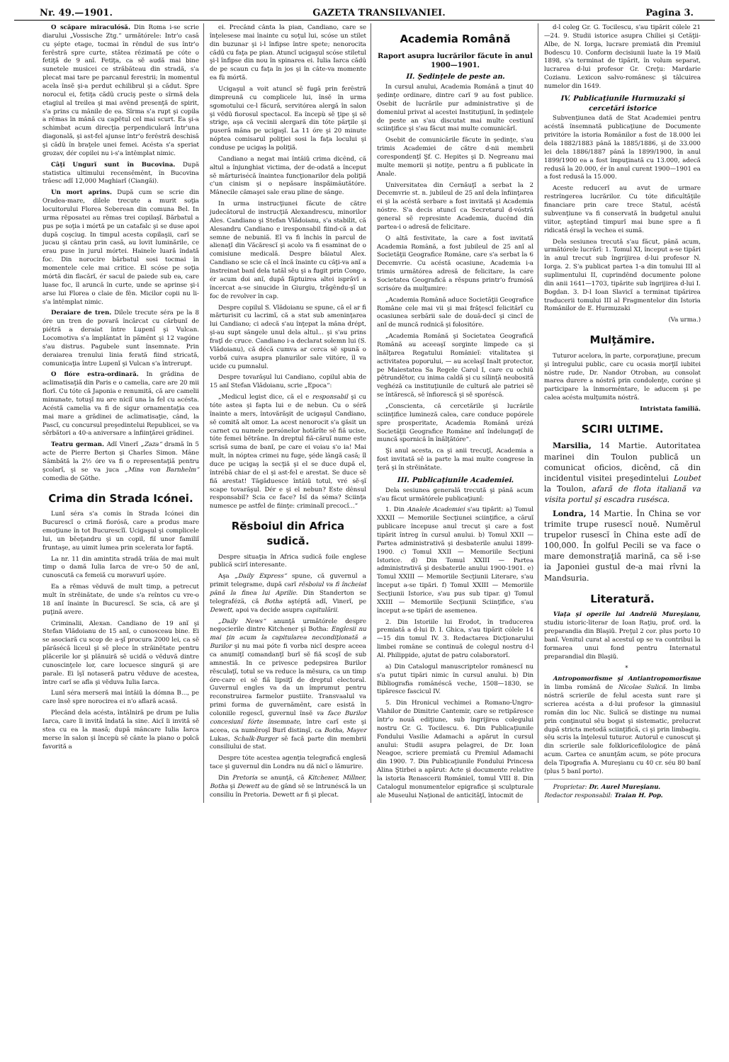Nr. 49.—1901. GAZETA TRANSILVANIEI. Pagina 3.
O scăpare miraculósă. Din Roma i-se scrie diarului „Vossische Ztg.“ următórele: Intr'o casă cu şépte etage, tocmai în rêndul de sus într'o ferêstră spre curte, stătea rêzimată pe cóte o fetiţă de 9 anĭ. Fetiţa, ca sĕ audă mai bine sunetele musicei ce străbăteau din stradă, s'a plecat mai tare pe parcanul ferestrii; în momentul acela însĕ şi-a perdut echilibrul şi a cădut. Spre norocul ei, fetiţa cădû cruciş peste o sîrmă dela etagiul al treilea şi mai avênd presenţă de spirit, s'a prins cu mânile de ea. Sîrma s'a rupt şi copila a rĕmas în mână cu capĕtul cel mai scurt. Ea şi-a schimbat acum direcţia perpendiculară într'una diagonală, şi ast-fel ajunse într'o ferêstră deschisă şi cădû în braţele unei femei. Acésta s'a speriat grozav, dér copilei nu i-s'a întêmplat nimic.
Câţĭ Ungurĭ sunt în Bucovina. După statistica ultimului recensĕmênt, în Bucovina trăesc adĭ 12,000 Maghiarĭ (Ciangăi).
Un mort aprins. După cum se scrie din Oradea-mare, dilele trecute a murit soţia locuitorului Florea Seberean din comuna Bel. In urma rĕposatei au rĕmas trei copilaşĭ. Bărbatul a pus pe soţia i mórtă pe un catafalc şi se duse apoi după coşciug. In timpul acesta copilaşii, carĭ se jucau şi cântau prin casă, au lovit luminările, ce erau puse în jurul mórtei. Hainele luară îndată foc. Din norocire bărbatul sosi tocmai în momentele cele mai critice. El scóse pe soţia mórtă din flacărĭ, ér sacul de paiede sub ea, care luase foc, îl aruncă în curte, unde se aprinse şi-i arse lui Florea o claie de fên. Micilor copii nu li-s'a întêmplat nimic.
Deraiare de tren. Dilele trecute séra pe la 8 óre un tren de povară încărcat cu cărbunĭ de piétră a deraiat între Lupenĭ şi Vulcan. Locomotiva s'a împlântat în pămênt şi 12 vagóne s'au distrus. Pagubele sunt însemnate. Prin deraiarea trenului linia ferată fiind stricată, comunicaţia între Lupenĭ şi Vulcan s'a întrerupt.
O flóre estra-ordinară. In grădina de aclimatisaţiă din Paris e o camelia, care are 20 mii florĭ. Cu tóte că Japonia e renumită, că are camelii minunate, totuşĭ nu are niciĭ una la fel cu acésta. Acéstă camelia va fi de sigur ornamentaţia cea mai mare a grădinei de aclimatisaţie, când, la Pascĭ, cu concursul preşedintelui Republicei, se va sĕrbători a 40-a aniversare a înfiinţărei grădinei.
Teatru german. Adĭ Vinerĭ „Zaza“ dramă în 5 acte de Pierre Berton şi Charles Simon. Mâne Sâmbătă la 2½ óre va fi o representaţiă pentru şcolarĭ, şi se va juca „Mina von Barnhelm“ comedia de Göthe.
Crima din Strada Icónei.
Lunĭ séra s'a comis în Strada Icónei din Bucurescĭ o crimă fiorósă, care a produs mare emoţiune în tot Bucurescĭĭ. Ucigaşul şi complicele lui, un bĕeţandru şi un copil, fiĭ unor familiĭ fruntaşe, au uimit lumea prin scelerata lor faptă.
La nr. 11 din amintita stradă trăia de mai mult timp o damă Iulia Iarca de vre-o 50 de anĭ, cunoscută ca femeiă cu moravurĭ uşóre.
Ea a rĕmas vĕduvă de mult timp, a petrecut mult în strĕinătate, de unde s'a reîntos cu vre-o 18 anĭ înainte în Bucurescĭ. Se scia, că are şi puţină avere.
Criminalii, Alexan. Candiano de 19 anĭ şi Stefan Vlădoianu de 15 anĭ, o cunosceau bine. Ei se asociară cu scop de a-şĭ procura 2000 lei, ca sĕ părăsécă liceul şi sĕ plece în străinĕtate pentru plăcerile lor şi plănuiră sĕ ucidă o vĕduvă dintre cunoscinţele lor, care locuesce singură şi are parale. Ei îşĭ notaseră patru vĕduve de acestea, între carĭ se afla şi vĕduva Iulia Iarca.
Lunĭ séra merseră mai întâiŭ la dómna B..., pe care însĕ spre norocirea ei n'o aflară acasă.
Plecând dela acésta, întâlniră pe drum pe Iulia Iarca, care îi invită îndată la sine. Aicĭ îi invită sĕ stea cu ea la masă; după mâncare Iulia Iarca merse în salon şi începù sĕ cânte la piano o polcă favorită a
ei. Precând cânta la pian, Candiano, care se înţelesese mai înainte cu soţul lui, scóse un stilet din buzunar şi i-l înfipse între spete; nenorocita cădû cu faţa pe pian. Atuncĭ ucigaşul scóse stiletul şi-l înfipse din nou în spinarea ei. Iulia Iarca cădû de pe scaun cu faţa în jos şi în câte-va momente ea fù mórtă.
Ucigaşul a voit atuncĭ sĕ fugă prin ferêstră dimpreună cu complicele lui, însĕ în urma sgomotului ce-l făcură, servitórea alergă în salon şi vĕdû fiorosul spectacol. Ea începù sĕ ţipe şi sĕ strige, aşa că vecinii alergară din tóte părţile şi puseră mâna pe ucigaşĭ. La 11 óre şi 20 minute nóptea comisarul poliţiei sosi la faţa locului şi conduse pe ucigaş la poliţiă.
Candiano a negat mai întâiŭ crima dicênd, că altul a înjunghiat victima, der de-odată a început sĕ mărturisécă înaintea funcţionarilor dela poliţiă c'un cinism şi o nepăsare înspăimâutătóre. Mânecile cămaşei sale erau pline de sânge.
In urma instrucţiunei făcute de către judecătorul de instrucţiă Alexandrescu, minorilor Ales. Candiano şi Stefan Vlădoianu, s'a stabilit, că Alesandru Candiano e iresponsabil fiind-că a dat semne de nebuniă. El va fi închis în parcul de alienaţĭ din Văcărescĭ şi acolo va fi esaminat de o comisiune medicală. Despre băiatul Alex. Candiano se scie că el încă înainte cu câţi-va anĭ a înstreinat banĭ dela tatăl sĕu şi a fugit prin Congo, ér acum doi anĭ, după făptuirea altei isprăvĭ a încercat a-se sinucide în Giurgiu, trăgêndu-şĭ un foc de revolver în cap.
Despre copilul S. Vlădoianu se spune, că el ar fi mărturisit cu lacrimĭ, că a stat sub ameninţarea lui Candiano; ci adecă s'au înţepat la mâna drépt, şi-au supt sângele unul dela altul... şi s'au prins fraţĭ de cruce. Candiano i-a declarat solemn lui (S. Vlădoianu), că décă cumva ar cerca sĕ spună o vorbă cuiva asupra planurilor sale viitóre, îl va ucide cu pumnalul.
Despre tovarăşul lui Candiano, copilul abia de 15 anĭ Stefan Vlădoianu, scrie „Epoca“:
„Medicul legist dice, că el e responsabil şi cu tóte astea şi fapta lui e de nebun. Cu o séră înainte a mers, întovărăşit de ucigaşul Candiano, sĕ comită alt omor. La acest nenorocit s'a găsit un carnet cu numele persónelor hotărîte sĕ fiă ucise, tóte femei bĕtrâne. In dreptul fiă-căruĭ nume este scrisă suma de banĭ, pe care ei voiau s'o ia! Mai mult, în nóptea crimei nu fuge, şéde lângă casă; îl duce pe ucigaş la secţiă şi el se duce după el, întrébă chiar de el şi ast-fel e arestat. Se duce sĕ fiă arestat! Tăgăduesce întâiŭ totul, vré sĕ-şĭ scape tovarăşul. Dér e şi el nebun? Este dênsul responsabil? Scia ce face? Isĭ da séma? Sciinţa numesce pe astfel de fiinţe: criminalĭ precocĭ...“
Rĕsboiul din Africa sudică.
Despre situaţia în Africa sudică foile englese publică scirĭ interesante.
Aşa „Daily Express“ spune, că guvernul a primit telegrame, după carĭ rĕsboiul va fi încheiat până la finea lui Aprilie. Din Standerton se telegrafézä, că Botha aştéptă adĭ, Vinerĭ, pe Dewett, apoi va decide asupra capitulării.
„Daily News“ anunţă următórele despre negocierile dintre Kitchener şi Botha: Englesii nu mai ţin acum la capitularea necondiţionată a Burilor şi nu mai póte fi vorba nicĭ despre aceea ca anumiţĭ comandanţĭ burĭ sĕ fiă scoşĭ de sub amnestiă. In ce privesce pedepsirea Burilor rĕsculaţĭ, totul se va reduce la mĕsura, ca un timp óre-care ei sĕ fiă lipsiţĭ de dreptul electoral. Guvernul engles va da un împrumut pentru reconstruirea farmelor pustiite. Transvaalul va primi forma de guvernămênt, care esistă în coloniile regescĭ, guvernul însĕ va face Burilor concesiunĭ fórte însemnate, între carĭ este şi aceea, ca numĕroşĭ Burĭ distinşĭ, ca Botha, Mayer Lukas, Schalk-Burger sĕ facă parte din membrii consiliului de stat.
Despre tóte acestea agenţia telegrafică englesă tace şi guvernul din Londra nu dă nicĭ o lămurire.
Din Pretoria se anunţă, că Kitchener, Millner, Botha şi Dewett au de gând sĕ se întrunéscă la un consiliu în Pretoria. Dewett ar fi şi plecat.
Academia Română
Raport asupra lucrărilor făcute în anul 1900—1901.
II. Şedinţele de peste an.
In cursul anului, Academia Română a ţinut 40 şedinţe ordinare, dintre carĭ 9 au fost publice. Osebit de lucrările pur administrative şi de domeniul privat al acestei Instituţiunĭ, în şedinţele de peste an s'au discutat mai multe cestiunĭ sciinţifice şi s'au făcut mai multe comunicărĭ.
Osebit de comunicările făcute în şedinţe, s'au trimis Academiei de către d-nii membrii corespondenţĭ Şf. C. Hepites şi D. Negreanu mai multe memorii şi notiţe, pentru a fi publicate în Anale.
Universitatea din Cernăuţĭ a serbat la 2 Decemvrie st. n. jubileul de 25 anĭ dela înfiinţarea ei şi la acéstă serbare a fost invitată şi Academia nóstre. S'a decis atuncĭ ca Secretarul d-vóstră general sĕ represinte Academia, ducênd din partea-i o adresă de felicitare.
O altă festivitate, la care a fost invitată Academia Română, a fost jubileul de 25 anĭ al Societăţii Geografice Române, care s'a serbat la 6 Decemvrie. Cu acéstă ocasiune, Academia i-a trimis următórea adresă de felicitare, la care Societatea Geografică a rĕspuns printr'o frumósă scrisóre da mulţumire:
„Academia Română aduce Societăţii Geografice Române cele mai vii şi mai frăţescĭ felicitărĭ cu ocasiunea serbării sale de două-decĭ şi cincĭ de anĭ de muncă rodnică şi folositóre.
„Academia Română şi Societatea Geografică Română au aceeaşĭ sorginte limpede ca şi înălţarea Regatului Românieĭ: vitalitatea şi activitatea poporului, — au acelaşĭ Inalt protector, pe Maiestatea Sa Regele Carol I, care cu ochiŭ pĕtrundĕtor, cu inima caldă şi cu silinţă neobosită veghéză ca instituţiunile de cultură ale patriei sĕ se întărescă, sĕ înfiorescă şi sĕ sporéscă.
„Conscienta, că cercetările şi lucrările sciinţifice lumineză calea, care conduce popórele spre prosperitate, Academia Română urézá Societăţii Geografice Române anĭ îndelungaţĭ de muncă spornică în înălţătóre“.
Şi anul acesta, ca şi anii trecuţĭ, Academia a fost invitată sĕ ia parte la mai multe congrese în ţeră şi în strĕinătate.
III. Publicaţiunile Academiei.
Dela sesiunea generală trecută şi până acum s'au făcut următórele publicaţiunĭ:
1. Din Analele Academiei s'au tipărit: a) Tomul XXXII — Memoriile Secţiunei sciinţifice, a căruĭ publicare începuse anul trecut şi care a fost tipărit întreg în cursul anului. b) Tomul XXII — Partea administrativă şi desbaterile anului 1899-1900. c) Tomul XXII — Memoriile Secţiuni Istorice. d) Din Tomul XXIII — Partea administrativă şi desbaterile anului 1900-1901. e) Tomul XXIII — Memoriile Secţiunii Literare, s'au început a-se tipări. f) Tomul XXIII — Memoriile Secţiunii Istorice, s'au pus sub tipar. g) Tomul XXIII — Memoriile Secţiunii Sciinţifice, s'au început a-se tipări de asemenea.
2. Din Istoriile lui Erodot, în traducerea premiată a d-lui D. I. Ghica, s'au tipărit cólele 14—15 din tomul IV. 3. Redactarea Dicţionarului limbei române se continuă de colegul nostru d-l Al. Philippide, ajutat de patru colaboratorĭ.
a) Din Catalogul manuscriptelor românescĭ nu s'a putut tipări nimic în cursul anului. b) Din Bibliografia românéscă veche, 1508—1830, se tipăresce fascicul IV.
5. Din Hronicul vechimei a Romano-Ungro-Vlahilor de Dimitrie Cantemir, care se retipăresce într'o nouă ediţiune, sub îngrijirea colegului nostru Gr. G. Tocilescu. 6. Din Publicaţiunile Fondului Vasilie Adamachi a apărut în cursul anului: Studii asupra pelagrei, de Dr. Ioan Neagoe, scriere premiată cu Premiul Adamachi din 1900. 7. Din Publicaţiunile Fondului Princesa Alina Ştirbei a apărut: Acte şi documente relative la istoria Renascerii Românieĭ, tomul VIII 8. Din Catalogul monumentelor epigrafice şi sculpturale ale Museului Naţional de anticităţĭ, întocmit de
d-l coleg Gr. G. Tocilescu, s'au tipărit cólele 21—24. 9. Studii istorice asupra Chiliei şi Cetăţii-Albe, de N. Iorga, lucrare premiată din Premiul Bodescu 10. Conform decisiunii luate la 19 Maiŭ 1898, s'a terminat de tipărit, în volum separat, lucrarea d-lui profesor Gr. Creţu: Mardarie Cozianu. Lexicon salvo-românesc şi tâlcuirea numelor din 1649.
IV. Publicaţiunile Hurmuzaki şi cercetări istorice
Subvenţiunea dată de Stat Academiei pentru acéstă însemnată publicaţiune de Documente privitóre la istoria Românilor a fost de 18.000 lei dela 1882/1883 până la 1885/1886, şi de 33.000 lei dela 1886/1887 până la 1899/1900, în anul 1899/1900 ea a fost împuţinată cu 13.000, adecă redusă la 20.000, ér în anul curent 1900—1901 ea a fost redusă la 15.000.
Aceste reducerĭ au avut de urmare restrîngerea lucrărilor. Cu tóte dificultăţile financiare prin care trece Statul, acéstă subvenţiune va fi conservată în budgetul anului viitor, aşteptând timpurĭ mai bune spre a fi ridicată éraşĭ la vechea ei sumă.
Dela sesiunea trecută s'au făcut, până acum, următórele lucrărĭ: 1. Tomul XI, început a-se tipări în anul trecut sub îngrijirea d-lui profesor N. Iorga. 2. S'a publicat partea 1-a din tomului III al suplimentului II, cuprindênd documente polone din anii 1641—1703, tipărite sub îngrijirea d-lui I. Bogdan. 3. D-l Ioan Slavicĭ a terminat tipărirea traducerii tomului III al Fragmentelor din Istoria Românilor de E. Hurmuzaki
(Va urma.)
Mulţămire.
Tuturor acelora, în parte, corporaţiune, precum şi întregului public, care cu ocasia morţiĭ iubitei nóstre rude, Dr. Nandor Otroban, au consolat marea durere a nóstră prin condolenţe, coróne şi participare la înmormêntare, le aducem şi pe calea acésta mulţumita nóstră.
Intristata familiă.
SCIRI ULTIME.
Marsilia, 14 Martie. Autoritatea marinei din Toulon publică un comunicat oficios, dicênd, că din incidentul visitei preşedintelui Loubet la Toulon, afară de flota italiană va visita portul şi escadra rusésca.
Londra, 14 Martie. În China se vor trimite trupe rusescĭ nouĕ. Numĕrul trupelor rusescĭ în China este adĭ de 100,000. În golful Pecili se va face o mare demonstraţiă marină, ca sĕ i-se ia Japoniei gustul de-a mai rîvni la Mandsuria.
Literatură.
Viaţa şi operile lui Andreiŭ Mureşianu, studiu istoric-literar de Ioan Raţiu, prof. ord. la preparandia din Blaşiŭ. Preţul 2 cor. plus porto 10 banĭ. Venitul curat al acestuĭ op se va contribui la formarea unui fond pentru Internatul preparandial din Blaşiŭ.
*
Antropomorfisme şi Antiantropomorfisme în limba română de Nicolae Sulică. In limba nóstră scrierile de felul acesta sunt rare şi scrierea acésta a d-lui profesor la gimnasiul român din loc Nic. Sulică se distinge nu numai prin conţinutul sĕu bogat şi sistematic, prelucrat după stricta metodă sciinţifică, ci şi prin limbagiu. sĕu scris la înţelesul tuturor. Autorul e cunoscut şi din scrierile sale folkloricefilologice de până acum. Cartea ce anunţăm acum, se póte procura dela Tipografia A. Mureşianu cu 40 cr. séu 80 banĭ (plus 5 banĭ porto).
Proprietar: Dr. Aurel Mureşianu.
Redactor responsabil: Traian H. Pop.